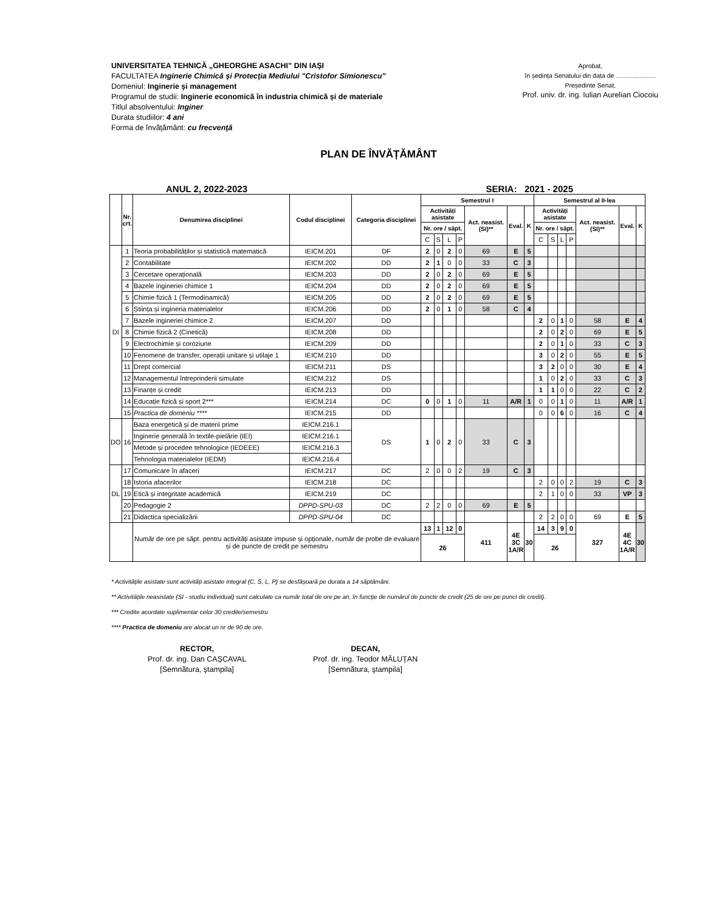UNIVERSITATEA TEHNICĂ „GHEORGHE ASACHI” DIN IAȘI
FACULTATEA Inginerie Chimică şi Protecţia Mediului "Cristofor Simionescu"
Domeniul: Inginerie și management
Programul de studii: Inginerie economică în industria chimică și de materiale
Titlul absolventului: Inginer
Durata studiilor: 4 ani
Forma de învățământ: cu frecvenţă
Aprobat,
în ședința Senatului din data de …...................
Președinte Senat,
Prof. univ. dr. ing. Iulian Aurelian Ciocoiu
PLAN DE ÎNVĂȚĂMÂNT
ANUL 2, 2022-2023 SERIA: 2021 - 2025
| | Nr. crt. | Denumirea disciplinei | Codul disciplinei | Categoria disciplinei | Semestrul I | | | | | | | Semestrul al II-lea | | | | | | |
| --- | --- | --- | --- | --- | --- | --- | --- | --- | --- | --- | --- | --- | --- | --- | --- | --- | --- | --- |
| | | | | | Activități asistate | | | | Act. neasist. (SI)** | Eval. | K | Activități asistate | | | | Act. neasist. (SI)** | Eval. | K |
| | | | | | Nr. ore / săpt. | | | | | | | Nr. ore / săpt. | | | | | | |
| | | | | | C | S | L | P | | | | C | S | L | P | | | |
| DI | 1 | Teoria probabilităților și statistică matematică | IEICM.201 | DF | 2 | 0 | 2 | 0 | 69 | E | 5 | | | | | | | |
| | 2 | Contabilitate | IEICM.202 | DD | 2 | 1 | 0 | 0 | 33 | C | 3 | | | | | | | |
| | 3 | Cercetare operațională | IEICM.203 | DD | 2 | 0 | 2 | 0 | 69 | E | 5 | | | | | | | |
| | 4 | Bazele ingineriei chimice 1 | IEICM.204 | DD | 2 | 0 | 2 | 0 | 69 | E | 5 | | | | | | | |
| | 5 | Chimie fizică 1 (Termodinamică) | IEICM.205 | DD | 2 | 0 | 2 | 0 | 69 | E | 5 | | | | | | | |
| | 6 | Știința și ingineria materialelor | IEICM.206 | DD | 2 | 0 | 1 | 0 | 58 | C | 4 | | | | | | | |
| | 7 | Bazele ingineriei chimice 2 | IEICM.207 | DD | | | | | | | | 2 | 0 | 1 | 0 | 58 | E | 4 |
| | 8 | Chimie fizică 2 (Cinetică) | IEICM.208 | DD | | | | | | | | 2 | 0 | 2 | 0 | 69 | E | 5 |
| | 9 | Electrochimie și coroziune | IEICM.209 | DD | | | | | | | | 2 | 0 | 1 | 0 | 33 | C | 3 |
| | 10 | Fenomene de transfer, operații unitare și utilaje 1 | IEICM.210 | DD | | | | | | | | 3 | 0 | 2 | 0 | 55 | E | 5 |
| | 11 | Drept comercial | IEICM.211 | DS | | | | | | | | 3 | 2 | 0 | 0 | 30 | E | 4 |
| | 12 | Managementul întreprinderii simulate | IEICM.212 | DS | | | | | | | | 1 | 0 | 2 | 0 | 33 | C | 3 |
| | 13 | Finanțe și credit | IEICM.213 | DD | | | | | | | | 1 | 1 | 0 | 0 | 22 | C | 2 |
| | 14 | Educație fizică și sport 2*** | IEICM.214 | DC | 0 | 0 | 1 | 0 | 11 | A/R | 1 | 0 | 0 | 1 | 0 | 11 | A/R | 1 |
| | 15 | Practica de domeniu **** | IEICM.215 | DD | | | | | | | | 0 | 0 | 6 | 0 | 16 | C | 4 |
| DO | 16 | Baza energetică și de materii prime | IEICM.216.1 | DS | 1 | 0 | 2 | 0 | 33 | C | 3 | | | | | | | |
| | | Inginerie generală în textile-pielărie (IEI) | IEICM.216.1 | | | | | | | | | | | | | | | |
| | | Metode și procedee tehnologice (IEDEEE) | IEICM.216.3 | | | | | | | | | | | | | | | |
| | | Tehnologia materialelor (IEDM) | IEICM.216.4 | | | | | | | | | | | | | | | |
| DL | 17 | Comunicare în afaceri | IEICM.217 | DC | 2 | 0 | 0 | 2 | 19 | C | 3 | | | | | | | |
| | 18 | Istoria afacerilor | IEICM.218 | DC | | | | | | | | 2 | 0 | 0 | 2 | 19 | C | 3 |
| | 19 | Etică și integritate academică | IEICM.219 | DC | | | | | | | | 2 | 1 | 0 | 0 | 33 | VP | 3 |
| | 20 | Pedagogie 2 | DPPD-SPU-03 | DC | 2 | 2 | 0 | 0 | 69 | E | 5 | | | | | | | |
| | 21 | Didactica specializării | DPPD-SPU-04 | DC | | | | | | | | 2 | 2 | 0 | 0 | 69 | E | 5 |
| | | Număr de ore pe săpt. pentru activități asistate impuse și opționale, număr de probe de evaluare și de puncte de credit pe semestru | | | 13 | 1 | 12 | 0 | 411 | 4E 3C 1A/R | 30 | 14 | 3 | 9 | 0 | 327 | 4E 4C 1A/R | 30 |
| | | | | | 26 | | | | | | | 26 | | | | | | |
* Activitățile asistate sunt activități asistate integral (C, S, L, P) se desfășoară pe durata a 14 săptămâni.
** Activitățile neasistate (SI - studiu individual) sunt calculate ca număr total de ore pe an, în funcție de numărul de puncte de credit (25 de ore pe punct de credit).
*** Credite acordate suplimentar celor 30 credite/semestru
**** Practica de domeniu are alocat un nr de 90 de ore.
RECTOR,
Prof. dr. ing. Dan CAȘCAVAL
[Semnătura, ştampila]
DECAN,
Prof. dr. ing. Teodor MĂLUȚAN
[Semnătura, ştampila]